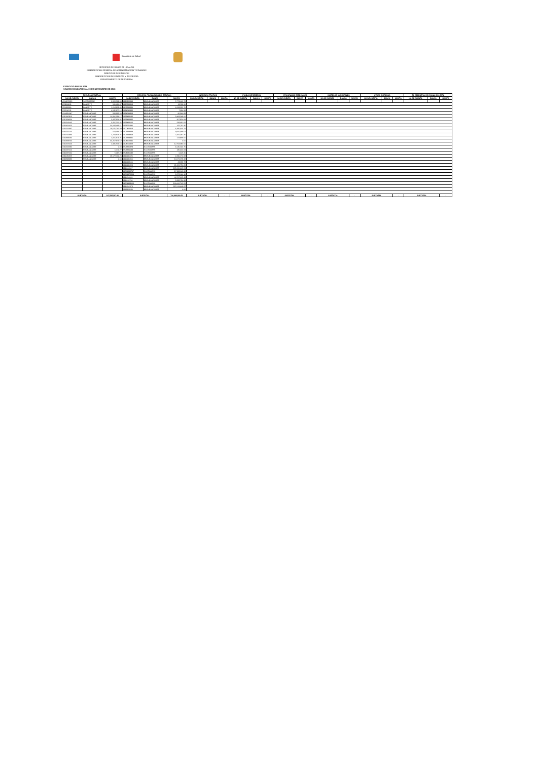Secretaría de Salud
SERVICIOS DE SALUD DE HIDALGO
SUBDIRECCION GENERAL DE ADMINISTRACION Y FINANZAS
DIRECCION DE FINANZAS
SUBDIRECCION DE FINANZAS Y TESORERIA
DEPARTAMENTO DE TESORERIA
EJERCICIO FISCAL 2018
SALDOS BANCARIOS AL 30 DE NOVIEMBRE DE 2018
| RECURSO FEDERAL | | | RECURSO FISCAL(SUBSIDIO ESTATAL) | | | INGRESOS PROPIOS | | | FONDO DE RESERVA | | | PROGRAMAS ESPECIALES | | | INGRESOS MUNICIPALES | | | OTROS INGRESOS | | | ITA OPERATIVA (OPCIONAL 50% ESTA | | |
| --- | --- | --- | --- | --- | --- | --- | --- | --- | --- | --- | --- | --- | --- | --- | --- | --- | --- | --- | --- | --- | --- | --- | --- |
| NO DE CUENTA | BANCO | MONTO | NO DE CUENTA | BANCO | MONTO | NO DE CUENTA | BANCO | MONTO | NO DE CUENTA | BANCO | MONTO | NO DE CUENTA | BANCO | MONTO | NO DE CUENTA | BANCO | MONTO | NO DE CUENTA | BANCO | MONTO | NO DE CUENTA | BANCO | MONTO |
| 4704272285 | SCOTIABANK | 3,328,598.33 | 0196955843 | BBVA-BANCOMER | 5,779,012.72 | | | | | | | | | | | | | | | | | | |
| 873180128 | BANORTE | 190,610.47 | 0197888368 | BBVA-BANCOMER | 19,528.20 | | | | | | | | | | | | | | | | | | |
| 252492930 | BANORTE | 1,614,829.45 | 0103238881 | BBVA-BANCOMER | 6,319,952.70 | | | | | | | | | | | | | | | | | | |
| 279746742 | BANORTE | 4,245,877.16 | 0194742982 | BBVA-BANCOMER | 7,950.28 | | | | | | | | | | | | | | | | | | |
| 0104854047 | BVA-BANCOME | 339,913.33 | 0194744918 | BBVA-BANCOMER | 86,840.89 | | | | | | | | | | | | | | | | | | |
| 0110142913 | BVA-BANCOME | 10,906,316.17 | 0198498032 | BBVA-BANCOMER | 3,468,349.60 | | | | | | | | | | | | | | | | | | |
| 0110924334 | BVA-BANCOME | 3,447,936.95 | 0198498482 | BBVA-BANCOMER | 307,854.94 | | | | | | | | | | | | | | | | | | |
| 0111203045 | BVA-BANCOME | 8,115,200.46 | 0198499012 | BBVA-BANCOMER | 239,691.81 | | | | | | | | | | | | | | | | | | |
| 0111450425 | BVA-BANCOME | 34,044,469.61 | 0198976341 | BBVA-BANCOMER | 651,211.45 | | | | | | | | | | | | | | | | | | |
| 0111526987 | BVA-BANCOME | 18,541,740.89 | 0100412309 | BBVA-BANCOMER | 6,395,405.72 | | | | | | | | | | | | | | | | | | |
| 0111751166 | BVA-BANCOME | 103,084.72 | 0103884384 | BBVA-BANCOMER | 4,666,689.52 | | | | | | | | | | | | | | | | | | |
| 0111701894 | BVA-BANCOME | 2,732,915.25 | 0103884414 | BBVA-BANCOMER | 7,387,397.35 | | | | | | | | | | | | | | | | | | |
| 0111948083 | BVA-BANCOME | 2,065,979.26 | 0103884430 | BBVA-BANCOMER | 134,999.66 | | | | | | | | | | | | | | | | | | |
| 0111949543 | BVA-BANCOME | 46,207,976.62 | 0104152891 | BBVA-BANCOMER | 0.00 | | | | | | | | | | | | | | | | | | |
| 0112135604 | BVA-BANCOME | 2,496,546.53 | 0104651928 | BBVA-BANCOMER | 12,768,980.00 | | | | | | | | | | | | | | | | | | |
| 0112192292 | BVA-BANCOME | 0.00 | 4703820874 | SCOTIABANK | 1,640,644.75 | | | | | | | | | | | | | | | | | | |
| 0112237016 | BVA-BANCOME | 6,173.27 | 4703821099 | SCOTIABANK | 185,632.69 | | | | | | | | | | | | | | | | | | |
| 0112237040 | BVA-BANCOME | 5,287.23 | 4704236092 | SCOTIABANK | 6,405.36 | | | | | | | | | | | | | | | | | | |
| 0111186825 | BVA-BANCOME | 29,172,142.20 | 0110146021 | BBVA-BANCOMER | 2,490,176.83 | | | | | | | | | | | | | | | | | | |
| 0112348292 | BVA-BANCOME | 0.00 | 0110146366 | BBVA-BANCOMER | 14,671,679.42 | | | | | | | | | | | | | | | | | | |
| | | | 0110149160 | BBVA-BANCOMER | 49,359.72 | | | | | | | | | | | | | | | | | | |
| | | | 0110146854 | BBVA-BANCOMER | 21,331,754.35 | | | | | | | | | | | | | | | | | | |
| | | | 0111186507 | BBVA-BANCOMER | 135,320,445.21 | | | | | | | | | | | | | | | | | | |
| | | | 04704232747 | SCOTIABANK | 17,938,102.92 | | | | | | | | | | | | | | | | | | |
| | | | 04704375564 | SCOTIABANK | 3,272,606.16 | | | | | | | | | | | | | | | | | | |
| | | | 0111203061 | BBVA-BANCOMER | 44,767,415.49 | | | | | | | | | | | | | | | | | | |
| | | | 0111128736 | BBVA-BANCOMER | 3,993,730.38 | | | | | | | | | | | | | | | | | | |
| | | | 04704489063 | SCOTIABANK | 100,066,702.52 | | | | | | | | | | | | | | | | | | |
| | | | 0111202979 | BBVA-BANCOMER | 327,014,408.87 | | | | | | | | | | | | | | | | | | |
| | | | 0112328690 | BBVA-BANCOMER | 0.00 | | | | | | | | | | | | | | | | | | |
| SUBTOTAL | | 167,565,597.90 | SUBTOTAL | | 720,982,929.51 | SUBTOTAL | | - | SUBTOTAL | | - | SUBTOTAL | | - | SUBTOTAL | | - | SUBTOTAL | | - | SUBTOTAL | | - |